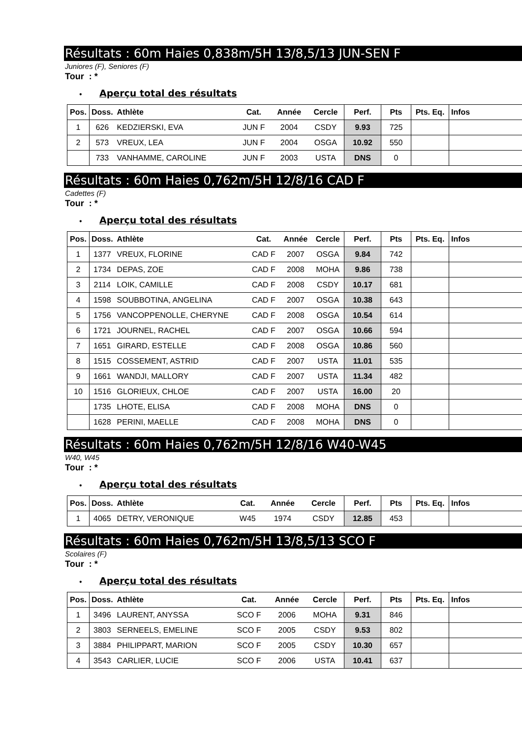Résultats : 60m Haies 0,838m/5H 13/8,5/13 JUN-SEN F
Juniores (F), Seniores (F)
Tour : *
• Aperçu total des résultats
| Pos. | Doss. | Athlète | Cat. | Année | Cercle | Perf. | Pts | Pts. Eq. | Infos |
| --- | --- | --- | --- | --- | --- | --- | --- | --- | --- |
| 1 | 626 | KEDZIERSKI, EVA | JUN F | 2004 | CSDY | 9.93 | 725 | | |
| 2 | 573 | VREUX, LEA | JUN F | 2004 | OSGA | 10.92 | 550 | | |
| | 733 | VANHAMME, CAROLINE | JUN F | 2003 | USTA | DNS | 0 | | |
Résultats : 60m Haies 0,762m/5H 12/8/16 CAD F
Cadettes (F)
Tour : *
• Aperçu total des résultats
| Pos. | Doss. | Athlète | Cat. | Année | Cercle | Perf. | Pts | Pts. Eq. | Infos |
| --- | --- | --- | --- | --- | --- | --- | --- | --- | --- |
| 1 | 1377 | VREUX, FLORINE | CAD F | 2007 | OSGA | 9.84 | 742 | | |
| 2 | 1734 | DEPAS, ZOE | CAD F | 2008 | MOHA | 9.86 | 738 | | |
| 3 | 2114 | LOIK, CAMILLE | CAD F | 2008 | CSDY | 10.17 | 681 | | |
| 4 | 1598 | SOUBBOTINA, ANGELINA | CAD F | 2007 | OSGA | 10.38 | 643 | | |
| 5 | 1756 | VANCOPPENOLLE, CHERYNE | CAD F | 2008 | OSGA | 10.54 | 614 | | |
| 6 | 1721 | JOURNEL, RACHEL | CAD F | 2007 | OSGA | 10.66 | 594 | | |
| 7 | 1651 | GIRARD, ESTELLE | CAD F | 2008 | OSGA | 10.86 | 560 | | |
| 8 | 1515 | COSSEMENT, ASTRID | CAD F | 2007 | USTA | 11.01 | 535 | | |
| 9 | 1661 | WANDJI, MALLORY | CAD F | 2007 | USTA | 11.34 | 482 | | |
| 10 | 1516 | GLORIEUX, CHLOE | CAD F | 2007 | USTA | 16.00 | 20 | | |
| | 1735 | LHOTE, ELISA | CAD F | 2008 | MOHA | DNS | 0 | | |
| | 1628 | PERINI, MAELLE | CAD F | 2008 | MOHA | DNS | 0 | | |
Résultats : 60m Haies 0,762m/5H 12/8/16 W40-W45
W40, W45
Tour : *
• Aperçu total des résultats
| Pos. | Doss. | Athlète | Cat. | Année | Cercle | Perf. | Pts | Pts. Eq. | Infos |
| --- | --- | --- | --- | --- | --- | --- | --- | --- | --- |
| 1 | 4065 | DETRY, VERONIQUE | W45 | 1974 | CSDY | 12.85 | 453 | | |
Résultats : 60m Haies 0,762m/5H 13/8,5/13 SCO F
Scolaires (F)
Tour : *
• Aperçu total des résultats
| Pos. | Doss. | Athlète | Cat. | Année | Cercle | Perf. | Pts | Pts. Eq. | Infos |
| --- | --- | --- | --- | --- | --- | --- | --- | --- | --- |
| 1 | 3496 | LAURENT, ANYSSA | SCO F | 2006 | MOHA | 9.31 | 846 | | |
| 2 | 3803 | SERNEELS, EMELINE | SCO F | 2005 | CSDY | 9.53 | 802 | | |
| 3 | 3884 | PHILIPPART, MARION | SCO F | 2005 | CSDY | 10.30 | 657 | | |
| 4 | 3543 | CARLIER, LUCIE | SCO F | 2006 | USTA | 10.41 | 637 | | |